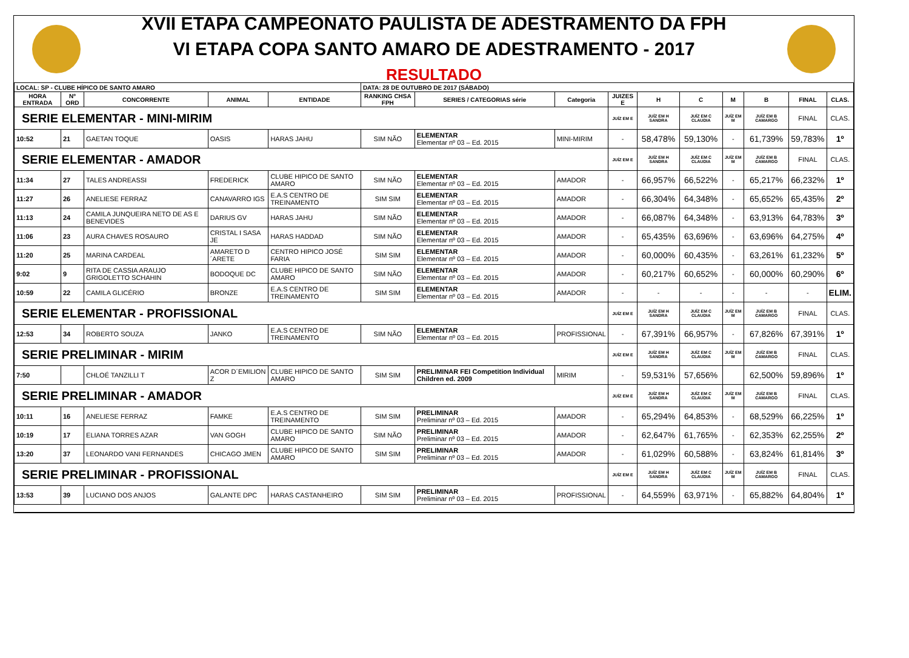XVII ETAPA CAMPEONATO PAULISTA DE ADESTRAMENTO DA FPH
VI ETAPA COPA SANTO AMARO DE ADESTRAMENTO - 2017
RESULTADO
| LOCAL: SP - CLUBE HÍPICO DE SANTO AMARO | | | | | DATA: 28 DE OUTUBRO DE 2017 (SÁBADO) | | | | | | | | | |
| --- | --- | --- | --- | --- | --- | --- | --- | --- | --- | --- | --- | --- | --- | --- |
| HORA ENTRADA | Nº ORD | CONCORRENTE | ANIMAL | ENTIDADE | RANKING CHSA FPH | SERIES / CATEGORIAS série | Categoria | JUIZES E | H | C | M | B | FINAL | CLAS. |
| SERIE ELEMENTAR - MINI-MIRIM | | | | | | | | JUÍZ EM E | JUÍZ EM H SANDRA | JUÍZ EM C CLAUDIA | JUÍZ EM M | JUÍZ EM B CAMARGO | FINAL | CLAS. |
| 10:52 | 21 | GAETAN TOQUE | OASIS | HARAS JAHU | SIM NÃO | ELEMENTAR Elementar nº 03 – Ed. 2015 | MINI-MIRIM | - | 58,478% | 59,130% | - | 61,739% | 59,783% | 1º |
| SERIE ELEMENTAR - AMADOR | | | | | | | | JUÍZ EM E | JUÍZ EM H SANDRA | JUÍZ EM C CLAUDIA | JUÍZ EM M | JUÍZ EM B CAMARGO | FINAL | CLAS. |
| 11:34 | 27 | TALES ANDREASSI | FREDERICK | CLUBE HIPICO DE SANTO AMARO | SIM NÃO | ELEMENTAR Elementar nº 03 – Ed. 2015 | AMADOR | - | 66,957% | 66,522% | - | 65,217% | 66,232% | 1º |
| 11:27 | 26 | ANELIESE FERRAZ | CANAVARRO IGS | E.A.S CENTRO DE TREINAMENTO | SIM SIM | ELEMENTAR Elementar nº 03 – Ed. 2015 | AMADOR | - | 66,304% | 64,348% | - | 65,652% | 65,435% | 2º |
| 11:13 | 24 | CAMILA JUNQUEIRA NETO DE AS E BENEVIDES | DARIUS GV | HARAS JAHU | SIM NÃO | ELEMENTAR Elementar nº 03 – Ed. 2015 | AMADOR | - | 66,087% | 64,348% | - | 63,913% | 64,783% | 3º |
| 11:06 | 23 | AURA CHAVES ROSAURO | CRISTAL I SASA JE | HARAS HADDAD | SIM NÃO | ELEMENTAR Elementar nº 03 – Ed. 2015 | AMADOR | - | 65,435% | 63,696% | - | 63,696% | 64,275% | 4º |
| 11:20 | 25 | MARINA CARDEAL | AMARETO D´ARETE | CENTRO HIPICO JOSÉ FARIA | SIM SIM | ELEMENTAR Elementar nº 03 – Ed. 2015 | AMADOR | - | 60,000% | 60,435% | - | 63,261% | 61,232% | 5º |
| 9:02 | 9 | RITA DE CASSIA ARAUJO GRIGOLETTO SCHAHIN | BODOQUE DC | CLUBE HIPICO DE SANTO AMARO | SIM NÃO | ELEMENTAR Elementar nº 03 – Ed. 2015 | AMADOR | - | 60,217% | 60,652% | - | 60,000% | 60,290% | 6º |
| 10:59 | 22 | CAMILA GLICÉRIO | BRONZE | E.A.S CENTRO DE TREINAMENTO | SIM SIM | ELEMENTAR Elementar nº 03 – Ed. 2015 | AMADOR | - | - | - | - | - | - | ELIM. |
| SERIE ELEMENTAR - PROFISSIONAL | | | | | | | | JUÍZ EM E | JUÍZ EM H SANDRA | JUÍZ EM C CLAUDIA | JUÍZ EM M | JUÍZ EM B CAMARGO | FINAL | CLAS. |
| 12:53 | 34 | ROBERTO SOUZA | JANKO | E.A.S CENTRO DE TREINAMENTO | SIM NÃO | ELEMENTAR Elementar nº 03 – Ed. 2015 | PROFISSIONAL | - | 67,391% | 66,957% | - | 67,826% | 67,391% | 1º |
| SERIE PRELIMINAR - MIRIM | | | | | | | | JUÍZ EM E | JUÍZ EM H SANDRA | JUÍZ EM C CLAUDIA | JUÍZ EM M | JUÍZ EM B CAMARGO | FINAL | CLAS. |
| 7:50 | | CHLOÉ TANZILLI T | ACOR D´EMILION Z | CLUBE HIPICO DE SANTO AMARO | SIM SIM | PRELIMINAR FEI Competition Individual Children ed. 2009 | MIRIM | - | 59,531% | 57,656% | | 62,500% | 59,896% | 1º |
| SERIE PRELIMINAR - AMADOR | | | | | | | | JUÍZ EM E | JUÍZ EM H SANDRA | JUÍZ EM C CLAUDIA | JUÍZ EM M | JUÍZ EM B CAMARGO | FINAL | CLAS. |
| 10:11 | 16 | ANELIESE FERRAZ | FAMKE | E.A.S CENTRO DE TREINAMENTO | SIM SIM | PRELIMINAR Preliminar nº 03 – Ed. 2015 | AMADOR | - | 65,294% | 64,853% | - | 68,529% | 66,225% | 1º |
| 10:19 | 17 | ELIANA TORRES AZAR | VAN GOGH | CLUBE HIPICO DE SANTO AMARO | SIM NÃO | PRELIMINAR Preliminar nº 03 – Ed. 2015 | AMADOR | - | 62,647% | 61,765% | - | 62,353% | 62,255% | 2º |
| 13:20 | 37 | LEONARDO VANI FERNANDES | CHICAGO JMEN | CLUBE HIPICO DE SANTO AMARO | SIM SIM | PRELIMINAR Preliminar nº 03 – Ed. 2015 | AMADOR | - | 61,029% | 60,588% | - | 63,824% | 61,814% | 3º |
| SERIE PRELIMINAR - PROFISSIONAL | | | | | | | | JUÍZ EM E | JUÍZ EM H SANDRA | JUÍZ EM C CLAUDIA | JUÍZ EM M | JUÍZ EM B CAMARGO | FINAL | CLAS. |
| 13:53 | 39 | LUCIANO DOS ANJOS | GALANTE DPC | HARAS CASTANHEIRO | SIM SIM | PRELIMINAR Preliminar nº 03 – Ed. 2015 | PROFISSIONAL | - | 64,559% | 63,971% | - | 65,882% | 64,804% | 1º |